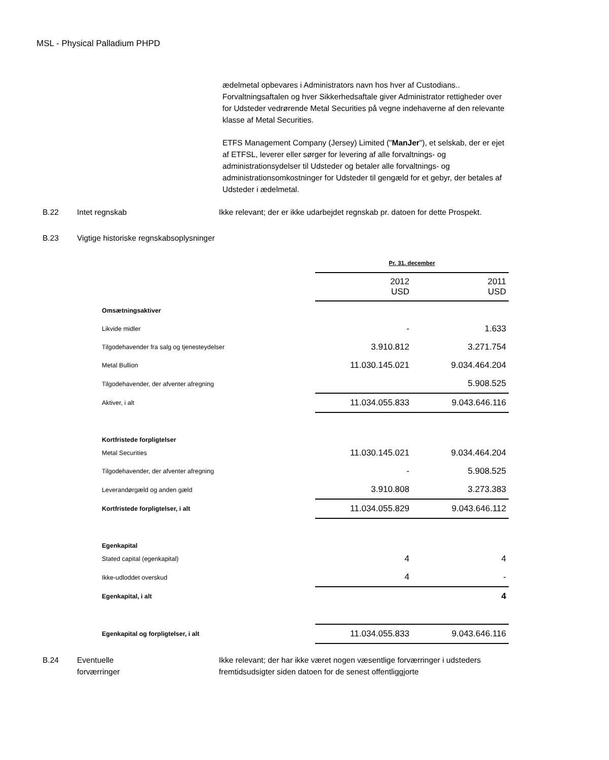MSL - Physical Palladium PHPD
ædelmetal opbevares i Administrators navn hos hver af Custodians.. Forvaltningsaftalen og hver Sikkerhedsaftale giver Administrator rettigheder over for Udsteder vedrørende Metal Securities på vegne indehaverne af den relevante klasse af Metal Securities.
ETFS Management Company (Jersey) Limited ("ManJer"), et selskab, der er ejet af ETFSL, leverer eller sørger for levering af alle forvaltnings- og administrationsydelser til Udsteder og betaler alle forvaltnings- og administrationsomkostninger for Udsteder til gengæld for et gebyr, der betales af Udsteder i ædelmetal.
B.22 Intet regnskab Ikke relevant; der er ikke udarbejdet regnskab pr. datoen for dette Prospekt.
B.23 Vigtige historiske regnskabsoplysninger
| | Pr. 31. december | |
| | 2012 USD | 2011 USD |
| Omsætningsaktiver | | |
| Likvide midler | - | 1.633 |
| Tilgodehavender fra salg og tjenesteydelser | 3.910.812 | 3.271.754 |
| Metal Bullion | 11.030.145.021 | 9.034.464.204 |
| Tilgodehavender, der afventer afregning | | 5.908.525 |
| Aktiver, i alt | 11.034.055.833 | 9.043.646.116 |
| Kortfristede forpligtelser | | |
| Metal Securities | 11.030.145.021 | 9.034.464.204 |
| Tilgodehavender, der afventer afregning | - | 5.908.525 |
| Leverandørgæld og anden gæld | 3.910.808 | 3.273.383 |
| Kortfristede forpligtelser, i alt | 11.034.055.829 | 9.043.646.112 |
| Egenkapital | | |
| Stated capital (egenkapital) | 4 | 4 |
| Ikke-udloddet overskud | 4 | - |
| Egenkapital, i alt | | 4 |
| Egenkapital og forpligtelser, i alt | 11.034.055.833 | 9.043.646.116 |
B.24 Eventuelle
forværringer
Ikke relevant; der har ikke været nogen væsentlige forværringer i udsteders fremtidsudsigter siden datoen for de senest offentliggjorte